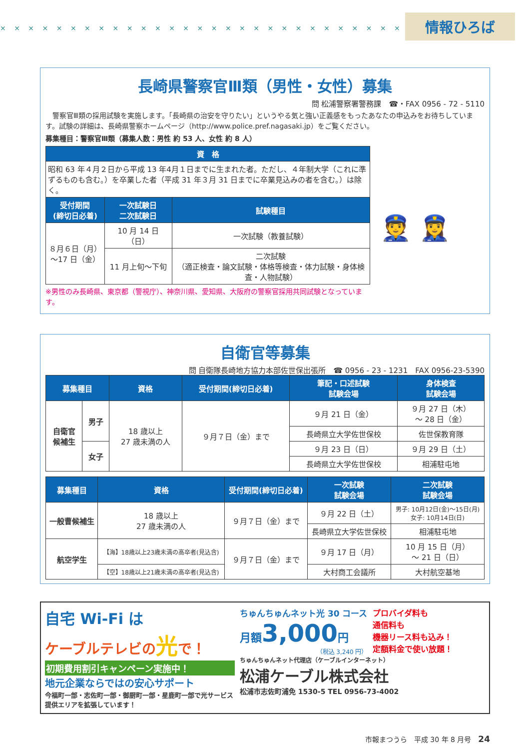× × × × × × × × × × × × × × × × × × × × × × × × × × × × × ×
情報ひろば
長崎県警察官Ⅲ類（男性・女性）募集
問 松浦警察署警務課　☎・FAX 0956 - 72 - 5110
　警察官Ⅲ類の採用試験を実施します。「長崎県の治安を守りたい」というやる気と強い正義感をもったあなたの申込みをお待ちしています。試験の詳細は、長崎県警察ホームページ（http://www.police.pref.nagasaki.jp）をご覧ください。
募集種目：警察官Ⅲ類（募集人数：男性 約 53 人、女性 約 8 人）
| 資 格 | | |
| --- | --- | --- |
| 昭和 63 年４月２日から平成 13 年4月１日までに生まれた者。ただし、４年制大学（これに準ずるものも含む。）を卒業した者（平成 31 年３月 31 日までに卒業見込みの者を含む。）は除く。 | | |
| 受付期間 (締切日必着) | 一次試験日 二次試験日 | 試験種目 |
| ８月６日（月） ～17 日（金） | 10 月 14 日（日） | 一次試験（教養試験） |
| | 11 月上旬～下旬 | 二次試験 （適正検査・論文試験・体格等検査・体力試験・身体検査・人物試験） |
※男性のみ長崎県、東京都（警視庁）、神奈川県、愛知県、大阪府の警察官採用共同試験となっています。
👮 👮‍♀️
自衛官等募集
問 自衛隊長崎地方協力本部佐世保出張所　☎ 0956 - 23 - 1231　FAX 0956-23-5390
| 募集種目 | | 資格 | 受付期間(締切日必着) | 筆記・口述試験 試験会場 | 身体検査 試験会場 |
| --- | --- | --- | --- | --- | --- |
| 自衛官 候補生 | 男子 | 18 歳以上 27 歳未満の人 | ９月７日（金）まで | ９月 21 日（金） | ９月 27 日（木） ～ 28 日（金） |
| | | | | 長崎県立大学佐世保校 | 佐世保教育隊 |
| | 女子 | | | ９月 23 日（日） | ９月 29 日（土） |
| | | | | 長崎県立大学佐世保校 | 相浦駐屯地 |
| 募集種目 | 資格 | 受付期間(締切日必着) | 一次試験 試験会場 | 二次試験 試験会場 |
| --- | --- | --- | --- | --- |
| 一般曹候補生 | 18 歳以上 27 歳未満の人 | ９月７日（金）まで | ９月 22 日（土） | 男子: 10月12日(金)～15日(月) 女子: 10月14日(日) |
| | | | 長崎県立大学佐世保校 | 相浦駐屯地 |
| 航空学生 | 【海】18歳以上23歳未満の高卒者(見込含) | ９月７日（金）まで | ９月 17 日（月） | 10 月 15 日（月） ～ 21 日（日） |
| | 【空】18歳以上21歳未満の高卒者(見込含) | | 大村商工会議所 | 大村航空基地 |
自宅 Wi-Fi は
ケーブルテレビの光で！
初期費用割引キャンペーン実施中！
地元企業ならではの安心サポート
今福町一部・志佐町一部・御厨町一部・星鹿町一部で光サービス提供エリアを拡張しています！
ちゅんちゅんネット光 30 コース
月額3,000円
（税込 3,240 円）
プロバイダ料も
通信料も
機器リース料も込み！
定額料金で使い放題！
ちゅんちゅんネット代理店（ケーブルインターネット）
松浦ケーブル株式会社
松浦市志佐町浦免 1530-5 TEL 0956-73-4002
市報まつうら　平成 30 年 8 月号　24